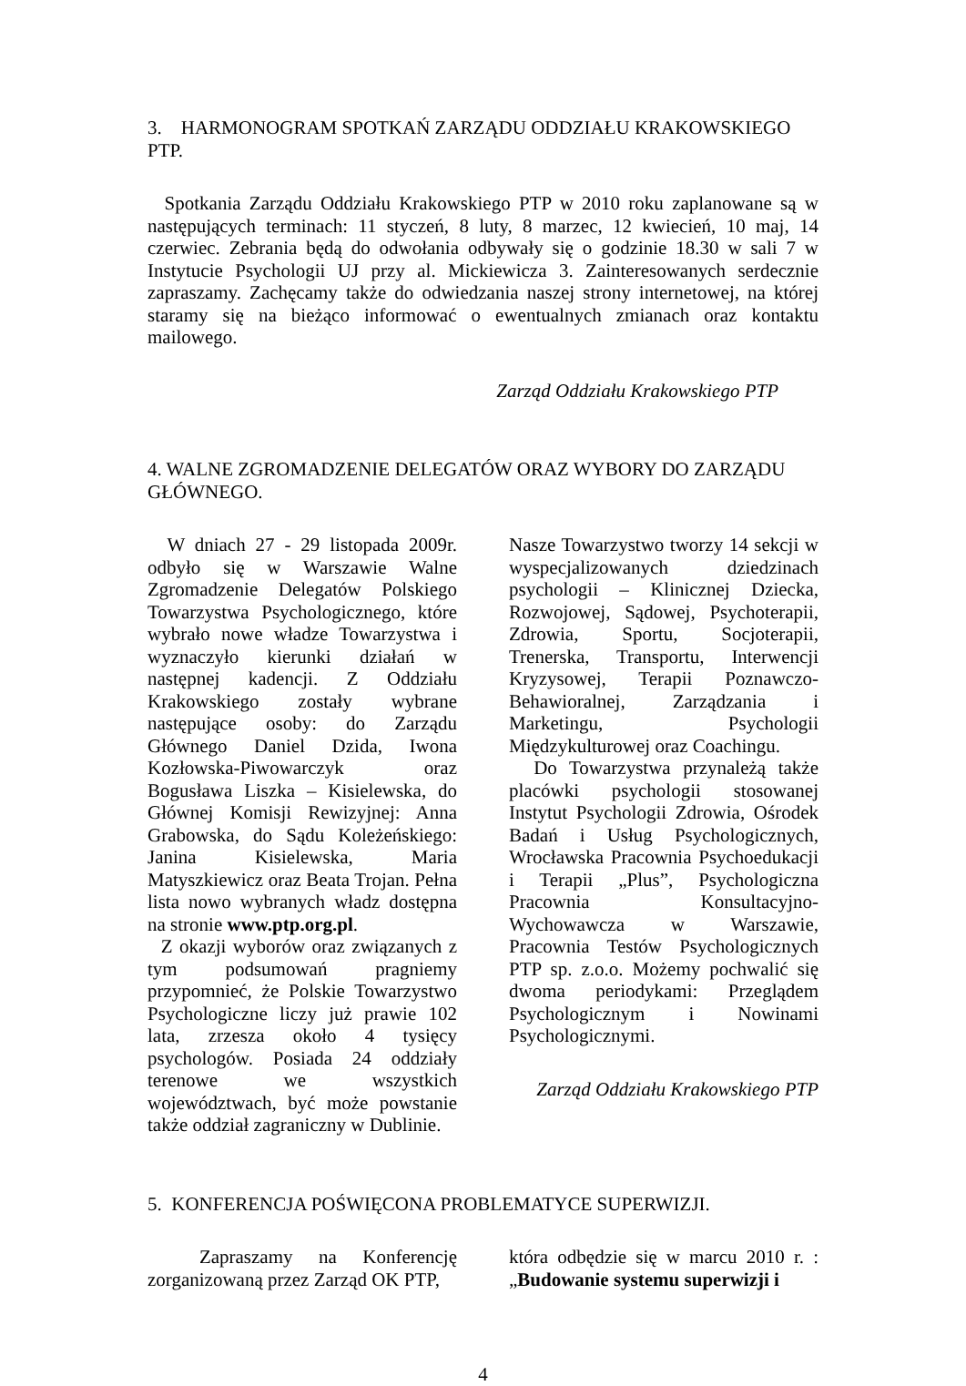3. HARMONOGRAM SPOTKAŃ ZARZĄDU ODDZIAŁU KRAKOWSKIEGO PTP.
Spotkania Zarządu Oddziału Krakowskiego PTP w 2010 roku zaplanowane są w następujących terminach: 11 styczeń, 8 luty, 8 marzec, 12 kwiecień, 10 maj, 14 czerwiec. Zebrania będą do odwołania odbywały się o godzinie 18.30 w sali 7 w Instytucie Psychologii UJ przy al. Mickiewicza 3. Zainteresowanych serdecznie zapraszamy. Zachęcamy także do odwiedzania naszej strony internetowej, na której staramy się na bieżąco informować o ewentualnych zmianach oraz kontaktu mailowego.
Zarząd Oddziału Krakowskiego PTP
4. WALNE ZGROMADZENIE DELEGATÓW ORAZ WYBORY DO ZARZĄDU GŁÓWNEGO.
W dniach 27 - 29 listopada 2009r. odbyło się w Warszawie Walne Zgromadzenie Delegatów Polskiego Towarzystwa Psychologicznego, które wybrało nowe władze Towarzystwa i wyznaczyło kierunki działań w następnej kadencji. Z Oddziału Krakowskiego zostały wybrane następujące osoby: do Zarządu Głównego Daniel Dzida, Iwona Kozłowska-Piwowarczyk oraz Bogusława Liszka – Kisielewska, do Głównej Komisji Rewizyjnej: Anna Grabowska, do Sądu Koleżeńskiego: Janina Kisielewska, Maria Matyszkiewicz oraz Beata Trojan. Pełna lista nowo wybranych władz dostępna na stronie www.ptp.org.pl.
Z okazji wyborów oraz związanych z tym podsumowań pragniemy przypomnieć, że Polskie Towarzystwo Psychologiczne liczy już prawie 102 lata, zrzesza około 4 tysięcy psychologów. Posiada 24 oddziały terenowe we wszystkich województwach, być może powstanie także oddział zagraniczny w Dublinie.
Nasze Towarzystwo tworzy 14 sekcji w wyspecjalizowanych dziedzinach psychologii – Klinicznej Dziecka, Rozwojowej, Sądowej, Psychoterapii, Zdrowia, Sportu, Socjoterapii, Trenerska, Transportu, Interwencji Kryzysowej, Terapii Poznawczo-Behawioralnej, Zarządzania i Marketingu, Psychologii Międzykulturowej oraz Coachingu.
Do Towarzystwa przynależą także placówki psychologii stosowanej Instytut Psychologii Zdrowia, Ośrodek Badań i Usług Psychologicznych, Wrocławska Pracownia Psychoedukacji i Terapii „Plus”, Psychologiczna Pracownia Konsultacyjno-Wychowawcza w Warszawie, Pracownia Testów Psychologicznych PTP sp. z.o.o. Możemy pochwalić się dwoma periodykami: Przeglądem Psychologicznym i Nowinami Psychologicznymi.
Zarząd Oddziału Krakowskiego PTP
5. KONFERENCJA POŚWIĘCONA PROBLEMATYCE SUPERWIZJI.
Zapraszamy na Konferencję zorganizowaną przez Zarząd OK PTP,
która odbędzie się w marcu 2010 r. : „Budowanie systemu superwizji i
4